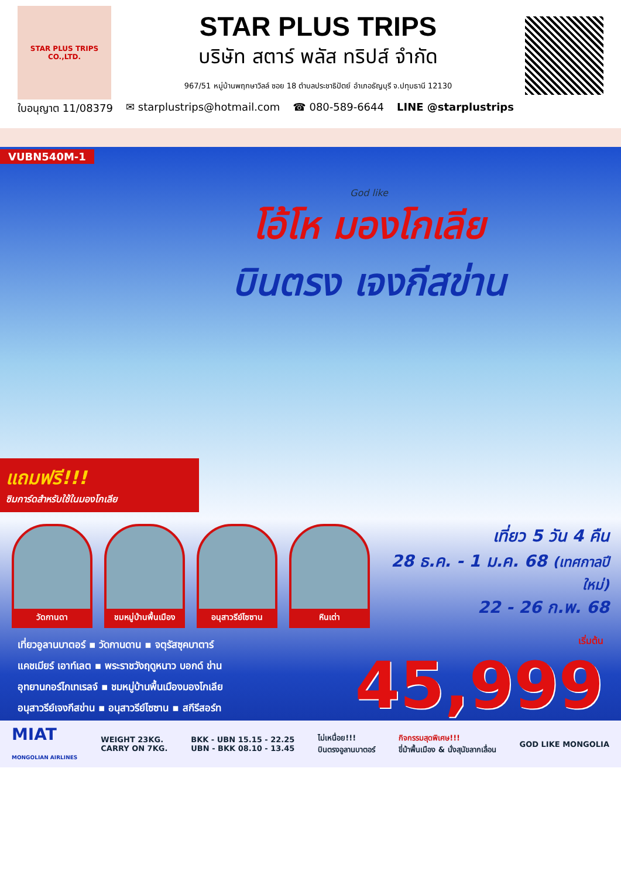STAR PLUS TRIPS CO.,LTD.
STAR PLUS TRIPS
บริษัท สตาร์ พลัส ทริปส์ จำกัด
967/51 หมู่บ้านพฤกษาวิลล์ ซอย 18 ตำบลประชาธิปัตย์ อำเภอธัญบุรี จ.ปทุมธานี 12130
ใบอนุญาต 11/08379 ✉ starplustrips@hotmail.com ☎ 080-589-6644 LINE @starplustrips
VUBN540M-1
God like
โอ้โห มองโกเลีย
บินตรง เจงกีสข่าน
แถมฟรี!!!
ซิมการ์ดสำหรับใช้ในมองโกเลีย
วัดกานดา ชมหมู่บ้านพื้นเมือง
อนุสาวรีย์ไซซาน
หินเต่า
เที่ยว 5 วัน 4 คืน
28 ธ.ค. - 1 ม.ค. 68 (เทศกาลปีใหม่)
22 - 26 ก.พ. 68
เที่ยวอูลานบาตอร์ ▪ วัดกานดาน ▪ จตุรัสซุคบาตาร์
แคชเมียร์ เอาท์เลต ▪ พระราชวังฤดูหนาว บอกด์ ข่าน
อุทยานกอร์ไกเทเรลจ์ ▪ ชมหมู่บ้านพื้นเมืองมองโกเลีย
อนุสาวรีย์เจงกีสข่าน ▪ อนุสาวรีย์ไซซาน ▪ สกีรีสอร์ท
เริ่มต้น
45,999
MIAT
MONGOLIAN AIRLINES WEIGHT 23KG.
CARRY ON 7KG. BKK - UBN 15.15 - 22.25
UBN - BKK 08.10 - 13.45 ไม่เหนื่อย!!!
บินตรงอูลานบาตอร์ กิจกรรมสุดพิเศษ!!!
ขี่ม้าพื้นเมือง & นั่งสุนัขลากเลื่อน GOD LIKE MONGOLIA